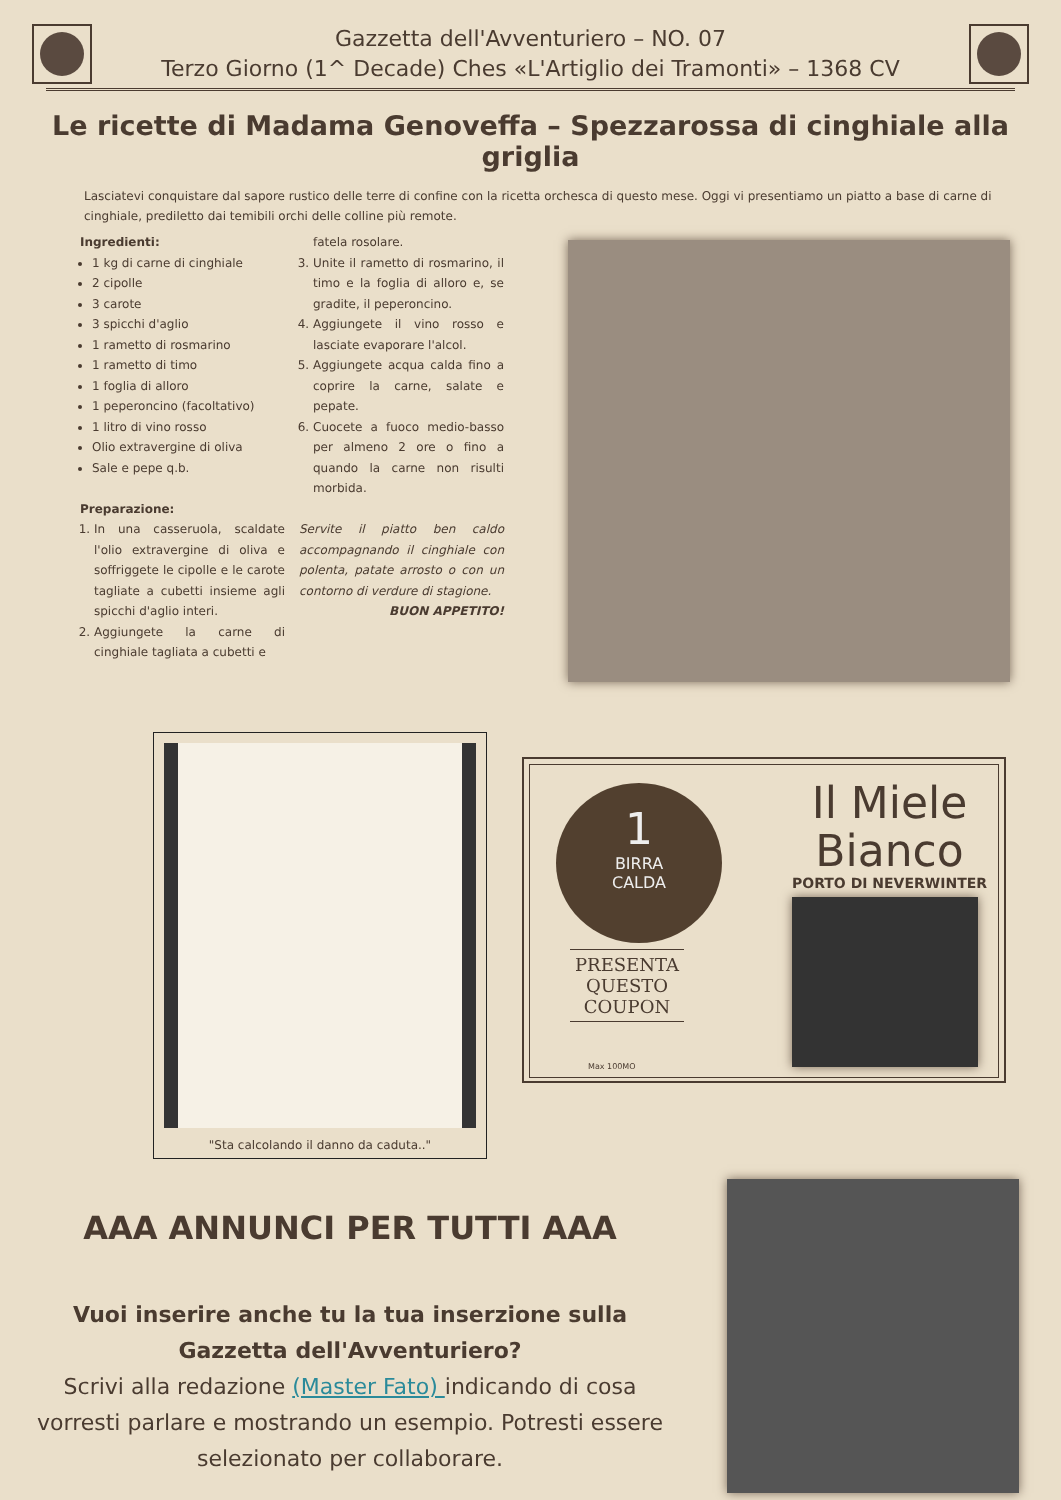Gazzetta dell'Avventuriero – NO. 07
Terzo Giorno (1^ Decade) Ches «L'Artiglio dei Tramonti» – 1368 CV
Le ricette di Madama Genoveffa – Spezzarossa di cinghiale alla griglia
Lasciatevi conquistare dal sapore rustico delle terre di confine con la ricetta orchesca di questo mese. Oggi vi presentiamo un piatto a base di carne di cinghiale, prediletto dai temibili orchi delle colline più remote.
Ingredienti:
1 kg di carne di cinghiale
2 cipolle
3 carote
3 spicchi d'aglio
1 rametto di rosmarino
1 rametto di timo
1 foglia di alloro
1 peperoncino (facoltativo)
1 litro di vino rosso
Olio extravergine di oliva
Sale e pepe q.b.
Preparazione:
1. In una casseruola, scaldate l'olio extravergine di oliva e soffriggete le cipolle e le carote tagliate a cubetti insieme agli spicchi d'aglio interi.
2. Aggiungete la carne di cinghiale tagliata a cubetti e
fatela rosolare.
3. Unite il rametto di rosmarino, il timo e la foglia di alloro e, se gradite, il peperoncino.
4. Aggiungete il vino rosso e lasciate evaporare l'alcol.
5. Aggiungete acqua calda fino a coprire la carne, salate e pepate.
6. Cuocete a fuoco medio-basso per almeno 2 ore o fino a quando la carne non risulti morbida.
Servite il piatto ben caldo accompagnando il cinghiale con polenta, patate arrosto o con un contorno di verdure di stagione.
BUON APPETITO!
"Sta calcolando il danno da caduta.."
1
BIRRA
CALDA
PRESENTA QUESTO COUPON
Max 100MO
Il Miele
Bianco
PORTO DI NEVERWINTER
AAA ANNUNCI PER TUTTI AAA
Vuoi inserire anche tu la tua inserzione sulla Gazzetta dell'Avventuriero?
Scrivi alla redazione (Master Fato) indicando di cosa vorresti parlare e mostrando un esempio. Potresti essere selezionato per collaborare.